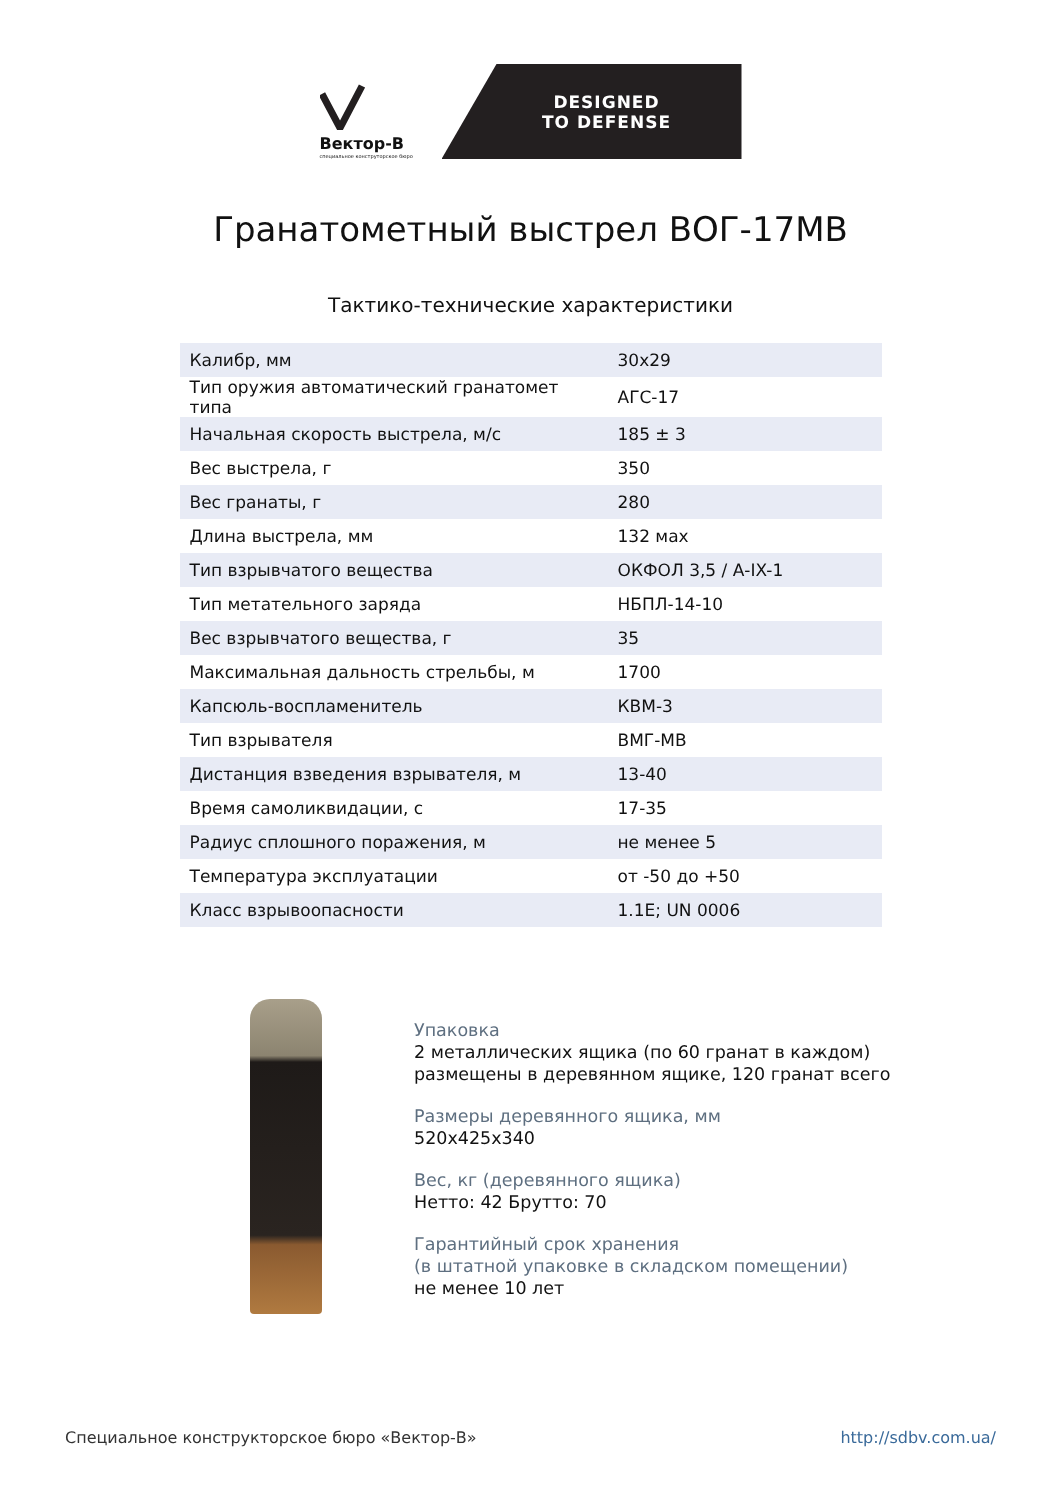Вектор-В
специальное конструторское бюро
DESIGNED
TO DEFENSE
Гранатометный выстрел ВОГ-17МВ
Тактико-технические характеристики
| Калибр, мм | 30x29 |
| Тип оружия автоматический гранатомет типа | АГС-17 |
| Начальная скорость выстрела, м/с | 185 ± 3 |
| Вес выстрела, г | 350 |
| Вес гранаты, г | 280 |
| Длина выстрела, мм | 132 мах |
| Тип взрывчатого вещества | ОКФОЛ 3,5 / А-IX-1 |
| Тип метательного заряда | НБПЛ-14-10 |
| Вес взрывчатого вещества, г | 35 |
| Максимальная дальность стрельбы, м | 1700 |
| Капсюль-воспламенитель | КВМ-3 |
| Тип взрывателя | ВМГ-МВ |
| Дистанция взведения взрывателя, м | 13-40 |
| Время самоликвидации, с | 17-35 |
| Радиус сплошного поражения, м | не менее 5 |
| Температура эксплуатации | от -50 до +50 |
| Класс взрывоопасности | 1.1E; UN 0006 |
Упаковка
2 металлических ящика (по 60 гранат в каждом)
размещены в деревянном ящике, 120 гранат всего
Размеры деревянного ящика, мм
520x425x340
Вес, кг (деревянного ящика)
Нетто: 42 Брутто: 70
Гарантийный срок хранения
(в штатной упаковке в складском помещении)
не менее 10 лет
Специальное конструкторское бюро «Вектор-В» http://sdbv.com.ua/